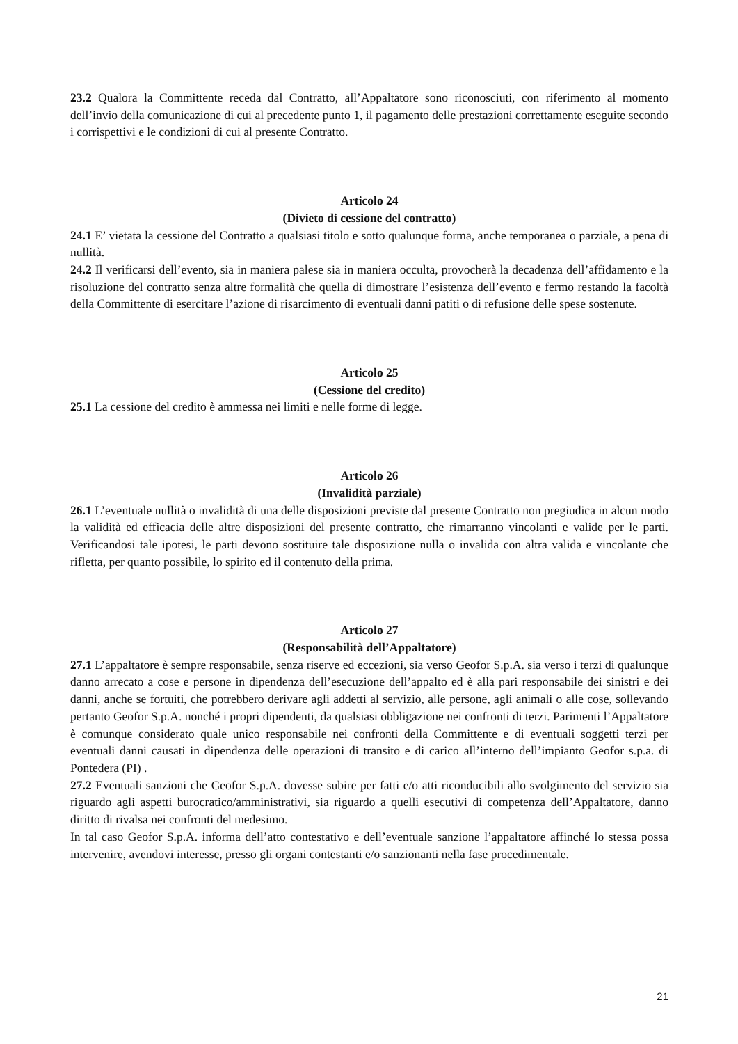23.2 Qualora la Committente receda dal Contratto, all’Appaltatore sono riconosciuti, con riferimento al momento dell’invio della comunicazione di cui al precedente punto 1, il pagamento delle prestazioni correttamente eseguite secondo i corrispettivi e le condizioni di cui al presente Contratto.
Articolo 24
(Divieto di cessione del contratto)
24.1 E’ vietata la cessione del Contratto a qualsiasi titolo e sotto qualunque forma, anche temporanea o parziale, a pena di nullità.
24.2 Il verificarsi dell’evento, sia in maniera palese sia in maniera occulta, provocherà la decadenza dell’affidamento e la risoluzione del contratto senza altre formalità che quella di dimostrare l’esistenza dell’evento e fermo restando la facoltà della Committente di esercitare l’azione di risarcimento di eventuali danni patiti o di refusione delle spese sostenute.
Articolo 25
(Cessione del credito)
25.1 La cessione del credito è ammessa nei limiti e nelle forme di legge.
Articolo 26
(Invalidità parziale)
26.1 L’eventuale nullità o invalidità di una delle disposizioni previste dal presente Contratto non pregiudica in alcun modo la validità ed efficacia delle altre disposizioni del presente contratto, che rimarranno vincolanti e valide per le parti. Verificandosi tale ipotesi, le parti devono sostituire tale disposizione nulla o invalida con altra valida e vincolante che rifletta, per quanto possibile, lo spirito ed il contenuto della prima.
Articolo 27
(Responsabilità dell’Appaltatore)
27.1 L’appaltatore è sempre responsabile, senza riserve ed eccezioni, sia verso Geofor S.p.A. sia verso i terzi di qualunque danno arrecato a cose e persone in dipendenza dell’esecuzione dell’appalto ed è alla pari responsabile dei sinistri e dei danni, anche se fortuiti, che potrebbero derivare agli addetti al servizio, alle persone, agli animali o alle cose, sollevando pertanto Geofor S.p.A. nonché i propri dipendenti, da qualsiasi obbligazione nei confronti di terzi. Parimenti l’Appaltatore è comunque considerato quale unico responsabile nei confronti della Committente e di eventuali soggetti terzi per eventuali danni causati in dipendenza delle operazioni di transito e di carico all’interno dell’impianto Geofor s.p.a. di Pontedera (PI) .
27.2 Eventuali sanzioni che Geofor S.p.A. dovesse subire per fatti e/o atti riconducibili allo svolgimento del servizio sia riguardo agli aspetti burocratico/amministrativi, sia riguardo a quelli esecutivi di competenza dell’Appaltatore, danno diritto di rivalsa nei confronti del medesimo.
In tal caso Geofor S.p.A. informa dell’atto contestativo e dell’eventuale sanzione l’appaltatore affinché lo stessa possa intervenire, avendovi interesse, presso gli organi contestanti e/o sanzionanti nella fase procedimentale.
21